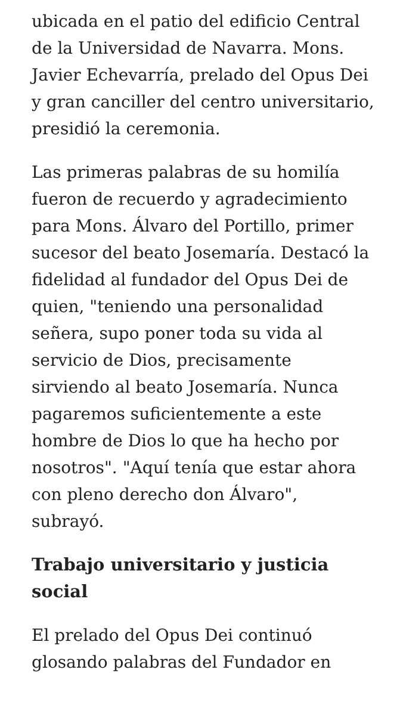ubicada en el patio del edificio Central de la Universidad de Navarra. Mons. Javier Echevarría, prelado del Opus Dei y gran canciller del centro universitario, presidió la ceremonia.
Las primeras palabras de su homilía fueron de recuerdo y agradecimiento para Mons. Álvaro del Portillo, primer sucesor del beato Josemaría. Destacó la fidelidad al fundador del Opus Dei de quien, "teniendo una personalidad señera, supo poner toda su vida al servicio de Dios, precisamente sirviendo al beato Josemaría. Nunca pagaremos suficientemente a este hombre de Dios lo que ha hecho por nosotros". "Aquí tenía que estar ahora con pleno derecho don Álvaro", subrayó.
Trabajo universitario y justicia social
El prelado del Opus Dei continuó glosando palabras del Fundador en